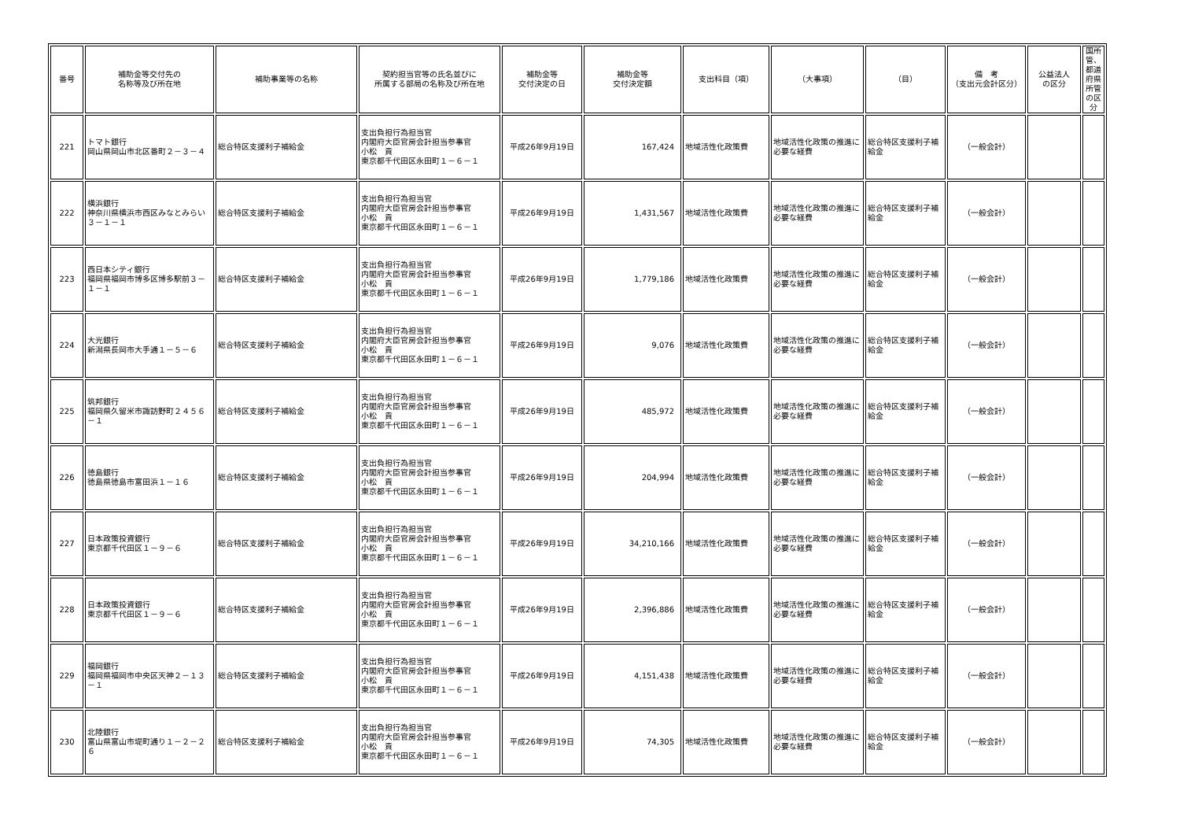| 番号 | 補助金等交付先の 名称等及び所在地 | 補助事業等の名称 | 契約担当官等の氏名並びに 所属する部局の名称及び所在地 | 補助金等 交付決定の日 | 補助金等 交付決定額 | 支出科目（項） | （大事項） | （目） | 備 考 （支出元会計区分） | 公益法人 の区分 | 国所管、 都道府県 所管の区分 |
| --- | --- | --- | --- | --- | --- | --- | --- | --- | --- | --- | --- |
| 221 | トマト銀行 岡山県岡山市北区番町２－３－４ | 総合特区支援利子補給金 | 支出負担行為担当官 内閣府大臣官房会計担当参事官 小松 貢 東京都千代田区永田町１－６－１ | 平成26年9月19日 | 167,424 | 地域活性化政策費 | 地域活性化政策の推進に必要な経費 | 総合特区支援利子補給金 | （一般会計） | | |
| 222 | 横浜銀行 神奈川県横浜市西区みなとみらい３－１－１ | 総合特区支援利子補給金 | 支出負担行為担当官 内閣府大臣官房会計担当参事官 小松 貢 東京都千代田区永田町１－６－１ | 平成26年9月19日 | 1,431,567 | 地域活性化政策費 | 地域活性化政策の推進に必要な経費 | 総合特区支援利子補給金 | （一般会計） | | |
| 223 | 西日本シティ銀行 福岡県福岡市博多区博多駅前３－１－１ | 総合特区支援利子補給金 | 支出負担行為担当官 内閣府大臣官房会計担当参事官 小松 貢 東京都千代田区永田町１－６－１ | 平成26年9月19日 | 1,779,186 | 地域活性化政策費 | 地域活性化政策の推進に必要な経費 | 総合特区支援利子補給金 | （一般会計） | | |
| 224 | 大光銀行 新潟県長岡市大手通１－５－６ | 総合特区支援利子補給金 | 支出負担行為担当官 内閣府大臣官房会計担当参事官 小松 貢 東京都千代田区永田町１－６－１ | 平成26年9月19日 | 9,076 | 地域活性化政策費 | 地域活性化政策の推進に必要な経費 | 総合特区支援利子補給金 | （一般会計） | | |
| 225 | 筑邦銀行 福岡県久留米市諏訪野町２４５６－１ | 総合特区支援利子補給金 | 支出負担行為担当官 内閣府大臣官房会計担当参事官 小松 貢 東京都千代田区永田町１－６－１ | 平成26年9月19日 | 485,972 | 地域活性化政策費 | 地域活性化政策の推進に必要な経費 | 総合特区支援利子補給金 | （一般会計） | | |
| 226 | 徳島銀行 徳島県徳島市富田浜１－１６ | 総合特区支援利子補給金 | 支出負担行為担当官 内閣府大臣官房会計担当参事官 小松 貢 東京都千代田区永田町１－６－１ | 平成26年9月19日 | 204,994 | 地域活性化政策費 | 地域活性化政策の推進に必要な経費 | 総合特区支援利子補給金 | （一般会計） | | |
| 227 | 日本政策投資銀行 東京都千代田区１－９－６ | 総合特区支援利子補給金 | 支出負担行為担当官 内閣府大臣官房会計担当参事官 小松 貢 東京都千代田区永田町１－６－１ | 平成26年9月19日 | 34,210,166 | 地域活性化政策費 | 地域活性化政策の推進に必要な経費 | 総合特区支援利子補給金 | （一般会計） | | |
| 228 | 日本政策投資銀行 東京都千代田区１－９－６ | 総合特区支援利子補給金 | 支出負担行為担当官 内閣府大臣官房会計担当参事官 小松 貢 東京都千代田区永田町１－６－１ | 平成26年9月19日 | 2,396,886 | 地域活性化政策費 | 地域活性化政策の推進に必要な経費 | 総合特区支援利子補給金 | （一般会計） | | |
| 229 | 福岡銀行 福岡県福岡市中央区天神２－１３－１ | 総合特区支援利子補給金 | 支出負担行為担当官 内閣府大臣官房会計担当参事官 小松 貢 東京都千代田区永田町１－６－１ | 平成26年9月19日 | 4,151,438 | 地域活性化政策費 | 地域活性化政策の推進に必要な経費 | 総合特区支援利子補給金 | （一般会計） | | |
| 230 | 北陸銀行 富山県富山市堤町通り１－２－２６ | 総合特区支援利子補給金 | 支出負担行為担当官 内閣府大臣官房会計担当参事官 小松 貢 東京都千代田区永田町１－６－１ | 平成26年9月19日 | 74,305 | 地域活性化政策費 | 地域活性化政策の推進に必要な経費 | 総合特区支援利子補給金 | （一般会計） | | |